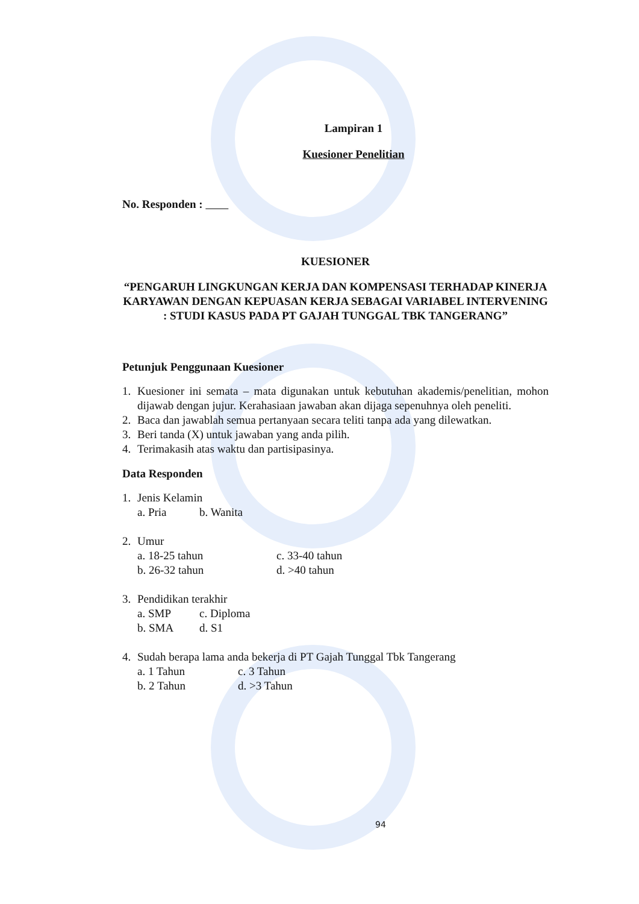Lampiran 1
Kuesioner Penelitian
No. Responden :
KUESIONER
“PENGARUH LINGKUNGAN KERJA DAN KOMPENSASI TERHADAP KINERJA KARYAWAN DENGAN KEPUASAN KERJA SEBAGAI VARIABEL INTERVENING : STUDI KASUS PADA PT GAJAH TUNGGAL TBK TANGERANG”
Petunjuk Penggunaan Kuesioner
1. Kuesioner ini semata – mata digunakan untuk kebutuhan akademis/penelitian, mohon dijawab dengan jujur. Kerahasiaan jawaban akan dijaga sepenuhnya oleh peneliti.
2. Baca dan jawablah semua pertanyaan secara teliti tanpa ada yang dilewatkan.
3. Beri tanda (X) untuk jawaban yang anda pilih.
4. Terimakasih atas waktu dan partisipasinya.
Data Responden
1. Jenis Kelamin
a. Pria b. Wanita
2. Umur
a. 18-25 tahun c. 33-40 tahun
b. 26-32 tahun d. >40 tahun
3. Pendidikan terakhir
a. SMP c. Diploma
b. SMA d. S1
4. Sudah berapa lama anda bekerja di PT Gajah Tunggal Tbk Tangerang
a. 1 Tahun c. 3 Tahun
b. 2 Tahun d. >3 Tahun
94